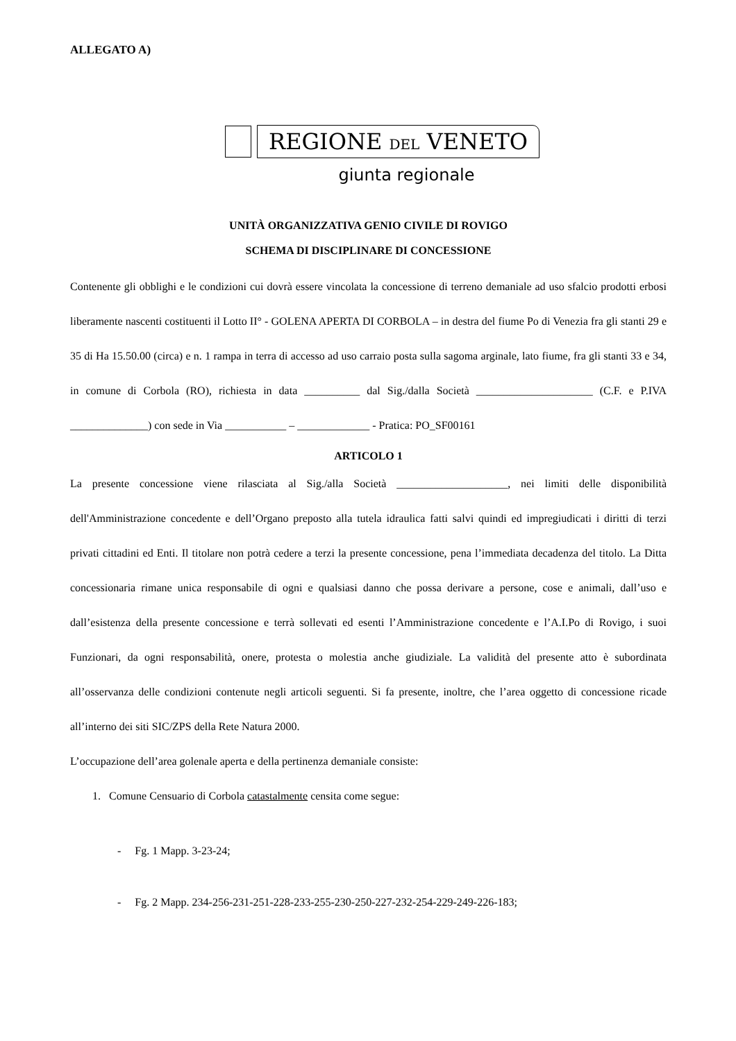ALLEGATO A)
REGIONE DEL VENETO
giunta regionale
UNITÀ ORGANIZZATIVA GENIO CIVILE DI ROVIGO
SCHEMA DI DISCIPLINARE DI CONCESSIONE
Contenente gli obblighi e le condizioni cui dovrà essere vincolata la concessione di terreno demaniale ad uso sfalcio prodotti erbosi liberamente nascenti costituenti il Lotto II° - GOLENA APERTA DI CORBOLA – in destra del fiume Po di Venezia fra gli stanti 29 e 35 di Ha 15.50.00 (circa) e n. 1 rampa in terra di accesso ad uso carraio posta sulla sagoma arginale, lato fiume, fra gli stanti 33 e 34, in comune di Corbola (RO), richiesta in data __________ dal Sig./dalla Società _____________________ (C.F. e P.IVA ______________) con sede in Via ___________ – _____________ - Pratica: PO_SF00161
ARTICOLO 1
La presente concessione viene rilasciata al Sig./alla Società ____________________, nei limiti delle disponibilità dell'Amministrazione concedente e dell’Organo preposto alla tutela idraulica fatti salvi quindi ed impregiudicati i diritti di terzi privati cittadini ed Enti. Il titolare non potrà cedere a terzi la presente concessione, pena l’immediata decadenza del titolo. La Ditta concessionaria rimane unica responsabile di ogni e qualsiasi danno che possa derivare a persone, cose e animali, dall’uso e dall’esistenza della presente concessione e terrà sollevati ed esenti l’Amministrazione concedente e l’A.I.Po di Rovigo, i suoi Funzionari, da ogni responsabilità, onere, protesta o molestia anche giudiziale. La validità del presente atto è subordinata all’osservanza delle condizioni contenute negli articoli seguenti. Si fa presente, inoltre, che l’area oggetto di concessione ricade all’interno dei siti SIC/ZPS della Rete Natura 2000.
L’occupazione dell’area golenale aperta e della pertinenza demaniale consiste:
1. Comune Censuario di Corbola catastalmente censita come segue:
- Fg. 1 Mapp. 3-23-24;
- Fg. 2 Mapp. 234-256-231-251-228-233-255-230-250-227-232-254-229-249-226-183;